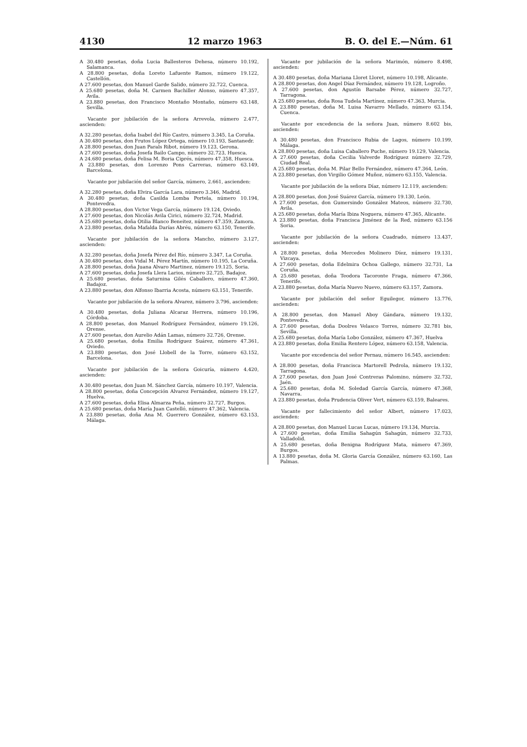4130 12 marzo 1963 B. O. del E.—Núm. 61
A 30.480 pesetas, doña Lucia Ballesteros Dehesa, número 10.192, Salamanca.
A 28.800 pesetas, doña Loreto Lafuente Ramos, número 19.122, Castellón.
A 27.600 pesetas, don Manuel Garde Salido, número 32.722, Cuenca.
A 25.680 pesetas, doña M. Carmen Bachiller Alonso, número 47.357, Avila.
A 23.880 pesetas, don Francisco Montaño Montaño, número 63.148, Sevilla.
Vacante por jubilación de la señora Arrevola, número 2.477, ascienden:
A 32.280 pesetas, doña Isabel del Río Castro, número 3.345, La Coruña.
A 30.480 pesetas, don Frutos López Ortega, número 10.193, Santanedr.
A 28.800 pesetas, don Juan Parals Ribot, número 19.123, Gerona.
A 27.600 pesetas, doña Josefa Bailo Campo, número 32.723, Huesca.
A 24.680 pesetas, doña Felisa M. Boria Ciprés, número 47.358, Huesca.
A 23.880 pesetas, don Lorenzo Pons Carreras, número 63.149, Barcelona.
Vacante por jubilación del señor García, número, 2.661, ascienden:
A 32.280 pesetas, doña Elvira García Lara, número 3.346, Madrid.
A 30.480 pesetas, doña Casilda Lomba Portela, número 10.194, Pontevedra.
A 28.800 pesetas, don Victor Vega García, número 19.124, Oviedo.
A 27.600 pesetas, don Nicolás Avila Cirici, número 32.724, Madrid.
A 25.680 pesetas, doña Otilia Blanco Beneitez, número 47.359, Zamora.
A 23.880 pesetas, doña Mafalda Darías Abréu, número 63.150, Tenerife.
Vacante por jubilación de la señora Mancho, número 3.127, ascienden:
A 32.280 pesetas, doña Josefa Pérez del Río, número 3.347, La Coruña.
A 30.480 pesetas, don Vidal M. Pérez Martín, número 10.195, La Coruña.
A 28.800 pesetas, doña Juana Alvaro Martinez, número 19.125, Soria.
A 27.600 pesetas, doña Josefa Llera Larios, número 32.725, Badajoz.
A 25.680 pesetas, doña Saturnina Gilés Caballero, número 47.360, Badajoz.
A 23.880 pesetas, don Alfonso Ibarria Acosta, número 63.151, Tenerife.
Vacante por jubilación de la señora Alvarez, número 3.796, ascienden:
A 30.480 pesetas, doña Juliana Alcaraz Herrera, número 10.196, Córdoba.
A 28.800 pesetas, don Manuel Rodríguez Fernández, número 19.126, Orense.
A 27.600 pesetas, don Aurelio Adán Lamas, número 32.726, Orense.
A 25.680 pesetas, doña Emilia Rodríguez Suárez, número 47.361, Oviedo.
A 23.880 pesetas, don José Llobell de la Torre, número 63.152, Barcelona.
Vacante por jubilación de la señora Goicuría, número 4.420, ascienden:
A 30.480 pesetas, don Juan M. Sánchez García, número 10.197, Valencia.
A 28.800 pesetas, doña Concepción Alvarez Fernández, número 19.127, Huelva.
A 27.600 pesetas, doña Elisa Almarza Peña, número 32.727, Burgos.
A 25.680 pesetas, doña María Juan Castelló, número 47.362, Valencia.
A 23.880 pesetas, doña Ana M. Guerrero González, número 63.153, Málaga.
Vacante por jubilación de la señora Marimón, número 8.498, ascienden:
A 30.480 pesetas, doña Mariana Lloret Lloret, número 10.198, Alicante.
A 28.800 pesetas, don Angel Díaz Fernández, número 19.128, Logroño.
A 27.600 pesetas, don Agustín Barsabe Pérez, número 32.727, Tarragona.
A 25.680 pesetas, doña Rosa Tudela Martínez, número 47.363, Murcia.
A 23.880 pesetas, doña M. Luisa Navarro Mellado, número 63.154, Cuenca.
Vacante por excedencia de la señora Juan, número 8.602 bis, ascienden:
A 30.480 pesetas, don Francisco Rubia de Lagos, número 10.199, Málaga.
A 28.800 pesetas, doña Luisa Caballero Puche, número 19.129, Valencia.
A 27.600 pesetas, doña Cecilia Valverde Rodríguez número 32.729, Ciudad Real.
A 25.680 pesetas, doña M. Pilar Bello Fernández, número 47.364, León.
A 23.880 pesetas, don Virgilio Gómez Muñoz, número 63.155, Valencia.
Vacante por jubilación de la señora Díaz, número 12.119, ascienden:
A 28.800 pesetas, don José Suárez García, número 19.130, León.
A 27.600 pesetas, don Gumersindo González Mateos, número 32.730, Avila.
A 25.680 pesetas, doña María Ibiza Noguera, número 47.365, Alicante.
A 23.880 pesetas, doña Francisca Jiménez de la Red, número 63.156 Soria.
Vacante por jubilación de la señora Cuadrado, número 13.437, ascienden:
A 28.800 pesetas, doña Mercedes Molinero Díez, número 19.131, Vizcaya.
A 27.600 pesetas, doña Edelmira Ochoa Gallego, número 32.731, La Coruña.
A 25.680 pesetas, doña Teodora Tacoronte Fraga, número 47.366, Tenerife.
A 23.880 pesetas, doña María Nuevo Nuevo, número 63.157, Zamora.
Vacante por jubilación del señor Eguilegor, número 13.776, ascienden:
A 28.800 pesetas, don Manuel Aboy Gándara, número 19.132, Pontevedra.
A 27.600 pesetas, doña Doolres Velasco Torres, número 32.781 bis, Sevilla.
A 25.680 pesetas, doña María Lobo González, número 47.367, Huelva
A 23.880 pesetas, doña Emilia Rentero López, número 63.158, Valencia.
Vacante por excedencia del señor Pernau, número 16.545, ascienden:
A 28.800 pesetas, doña Francisca Martorell Pedrola, número 19.132, Tarragona.
A 27.600 pesetas, don Juan José Contreras Palomino, número 32.732, Jaén.
A 25.680 pesetas, doña M. Soledad García García, número 47.368, Navarra.
A 23.880 pesetas, doña Prudencia Oliver Vert, número 63.159, Baleares.
Vacante por fallecimiento del señor Albert, número 17.023, ascienden:
A 28.800 pesetas, don Manuel Lucas Lucas, número 19.134, Murcia.
A 27.600 pesetas, doña Emilia Sahagún Sahagún, número 32.733, Valladolid.
A 25.680 pesetas, doña Benigna Rodríguez Mata, número 47.369, Burgos.
A 13.880 pesetas, doña M. Gloria García González, número 63.160, Las Palmas.